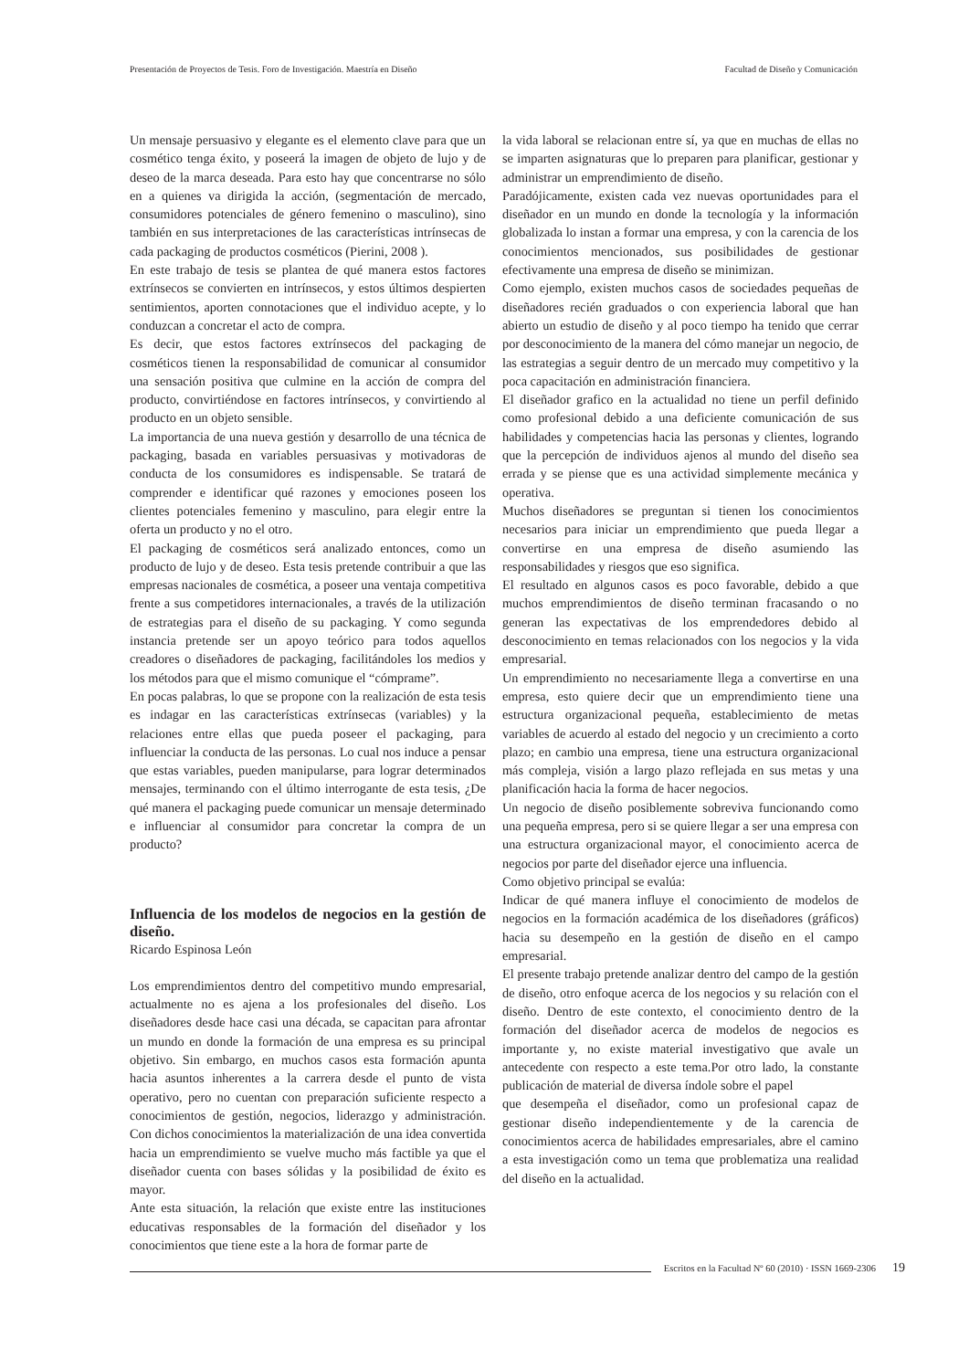Presentación de Proyectos de Tesis. Foro de Investigación. Maestría en Diseño Facultad de Diseño y Comunicación
Un mensaje persuasivo y elegante es el elemento clave para que un cosmético tenga éxito, y poseerá la imagen de objeto de lujo y de deseo de la marca deseada. Para esto hay que concentrarse no sólo en a quienes va dirigida la acción, (segmentación de mercado, consumidores potenciales de género femenino o masculino), sino también en sus interpretaciones de las características intrínsecas de cada packaging de productos cosméticos (Pierini, 2008 ).
En este trabajo de tesis se plantea de qué manera estos factores extrínsecos se convierten en intrínsecos, y estos últimos despierten sentimientos, aporten connotaciones que el individuo acepte, y lo conduzcan a concretar el acto de compra.
Es decir, que estos factores extrínsecos del packaging de cosméticos tienen la responsabilidad de comunicar al consumidor una sensación positiva que culmine en la acción de compra del producto, convirtiéndose en factores intrínsecos, y convirtiendo al producto en un objeto sensible.
La importancia de una nueva gestión y desarrollo de una técnica de packaging, basada en variables persuasivas y motivadoras de conducta de los consumidores es indispensable. Se tratará de comprender e identificar qué razones y emociones poseen los clientes potenciales femenino y masculino, para elegir entre la oferta un producto y no el otro.
El packaging de cosméticos será analizado entonces, como un producto de lujo y de deseo. Esta tesis pretende contribuir a que las empresas nacionales de cosmética, a poseer una ventaja competitiva frente a sus competidores internacionales, a través de la utilización de estrategias para el diseño de su packaging. Y como segunda instancia pretende ser un apoyo teórico para todos aquellos creadores o diseñadores de packaging, facilitándoles los medios y los métodos para que el mismo comunique el “cómprame”.
En pocas palabras, lo que se propone con la realización de esta tesis es indagar en las características extrínsecas (variables) y la relaciones entre ellas que pueda poseer el packaging, para influenciar la conducta de las personas. Lo cual nos induce a pensar que estas variables, pueden manipularse, para lograr determinados mensajes, terminando con el último interrogante de esta tesis, ¿De qué manera el packaging puede comunicar un mensaje determinado e influenciar al consumidor para concretar la compra de un producto?
Influencia de los modelos de negocios en la gestión de diseño.
Ricardo Espinosa León
Los emprendimientos dentro del competitivo mundo empresarial, actualmente no es ajena a los profesionales del diseño. Los diseñadores desde hace casi una década, se capacitan para afrontar un mundo en donde la formación de una empresa es su principal objetivo. Sin embargo, en muchos casos esta formación apunta hacia asuntos inherentes a la carrera desde el punto de vista operativo, pero no cuentan con preparación suficiente respecto a conocimientos de gestión, negocios, liderazgo y administración. Con dichos conocimientos la materialización de una idea convertida hacia un emprendimiento se vuelve mucho más factible ya que el diseñador cuenta con bases sólidas y la posibilidad de éxito es mayor.
Ante esta situación, la relación que existe entre las instituciones educativas responsables de la formación del diseñador y los conocimientos que tiene este a la hora de formar parte de
la vida laboral se relacionan entre sí, ya que en muchas de ellas no se imparten asignaturas que lo preparen para planificar, gestionar y administrar un emprendimiento de diseño.
Paradójicamente, existen cada vez nuevas oportunidades para el diseñador en un mundo en donde la tecnología y la información globalizada lo instan a formar una empresa, y con la carencia de los conocimientos mencionados, sus posibilidades de gestionar efectivamente una empresa de diseño se minimizan.
Como ejemplo, existen muchos casos de sociedades pequeñas de diseñadores recién graduados o con experiencia laboral que han abierto un estudio de diseño y al poco tiempo ha tenido que cerrar por desconocimiento de la manera del cómo manejar un negocio, de las estrategias a seguir dentro de un mercado muy competitivo y la poca capacitación en administración financiera.
El diseñador grafico en la actualidad no tiene un perfil definido como profesional debido a una deficiente comunicación de sus habilidades y competencias hacia las personas y clientes, logrando que la percepción de individuos ajenos al mundo del diseño sea errada y se piense que es una actividad simplemente mecánica y operativa.
Muchos diseñadores se preguntan si tienen los conocimientos necesarios para iniciar un emprendimiento que pueda llegar a convertirse en una empresa de diseño asumiendo las responsabilidades y riesgos que eso significa.
El resultado en algunos casos es poco favorable, debido a que muchos emprendimientos de diseño terminan fracasando o no generan las expectativas de los emprendedores debido al desconocimiento en temas relacionados con los negocios y la vida empresarial.
Un emprendimiento no necesariamente llega a convertirse en una empresa, esto quiere decir que un emprendimiento tiene una estructura organizacional pequeña, establecimiento de metas variables de acuerdo al estado del negocio y un crecimiento a corto plazo; en cambio una empresa, tiene una estructura organizacional más compleja, visión a largo plazo reflejada en sus metas y una planificación hacia la forma de hacer negocios.
Un negocio de diseño posiblemente sobreviva funcionando como una pequeña empresa, pero si se quiere llegar a ser una empresa con una estructura organizacional mayor, el conocimiento acerca de negocios por parte del diseñador ejerce una influencia.
Como objetivo principal se evalúa:
Indicar de qué manera influye el conocimiento de modelos de negocios en la formación académica de los diseñadores (gráficos) hacia su desempeño en la gestión de diseño en el campo empresarial.
El presente trabajo pretende analizar dentro del campo de la gestión de diseño, otro enfoque acerca de los negocios y su relación con el diseño. Dentro de este contexto, el conocimiento dentro de la formación del diseñador acerca de modelos de negocios es importante y, no existe material investigativo que avale un antecedente con respecto a este tema.Por otro lado, la constante publicación de material de diversa índole sobre el papel
que desempeña el diseñador, como un profesional capaz de gestionar diseño independientemente y de la carencia de conocimientos acerca de habilidades empresariales, abre el camino a esta investigación como un tema que problematiza una realidad del diseño en la actualidad.
Escritos en la Facultad Nº 60 (2010) · ISSN 1669-2306 19